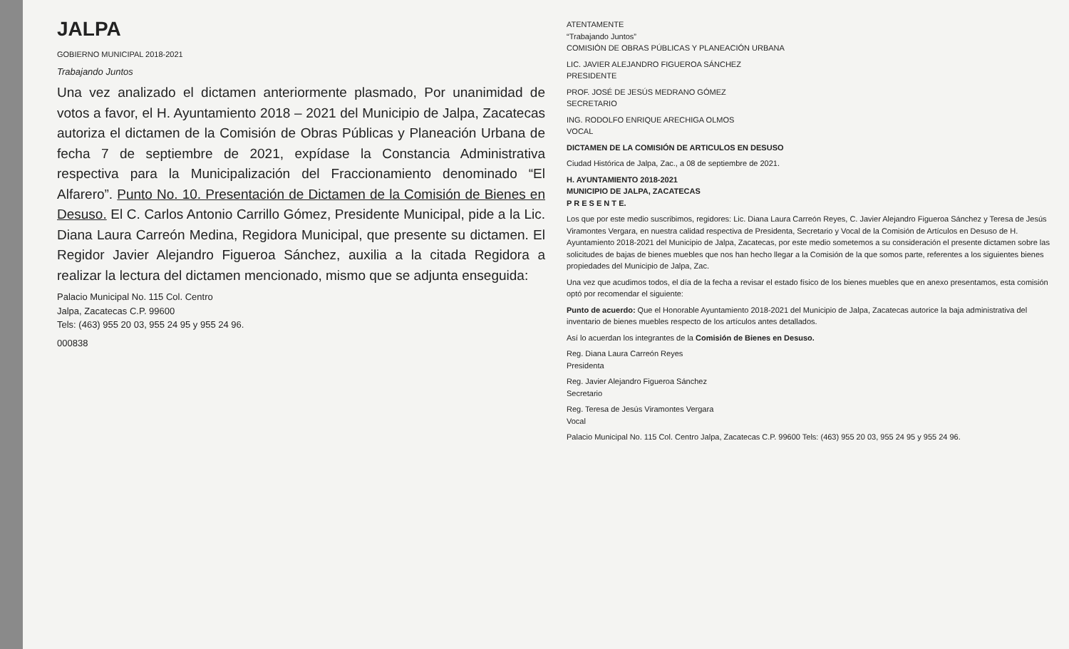JALPA
GOBIERNO MUNICIPAL 2018-2021
Trabajando Juntos
Una vez analizado el dictamen anteriormente plasmado, Por unanimidad de votos a favor, el H. Ayuntamiento 2018 – 2021 del Municipio de Jalpa, Zacatecas autoriza el dictamen de la Comisión de Obras Públicas y Planeación Urbana de fecha 7 de septiembre de 2021, expídase la Constancia Administrativa respectiva para la Municipalización del Fraccionamiento denominado “El Alfarero”. Punto No. 10. Presentación de Dictamen de la Comisión de Bienes en Desuso. El C. Carlos Antonio Carrillo Gómez, Presidente Municipal, pide a la Lic. Diana Laura Carreón Medina, Regidora Municipal, que presente su dictamen. El Regidor Javier Alejandro Figueroa Sánchez, auxilia a la citada Regidora a realizar la lectura del dictamen mencionado, mismo que se adjunta enseguida:
Palacio Municipal No. 115 Col. Centro
Jalpa, Zacatecas C.P. 99600
Tels: (463) 955 20 03, 955 24 95 y 955 24 96.
000838
ATENTAMENTE
“Trabajando Juntos”
COMISIÓN DE OBRAS PÚBLICAS Y PLANEACIÓN URBANA
LIC. JAVIER ALEJANDRO FIGUEROA SÁNCHEZ
PRESIDENTE
PROF. JOSÉ DE JESÚS MEDRANO GÓMEZ
SECRETARIO
ING. RODOLFO ENRIQUE ARECHIGA OLMOS
VOCAL
DICTAMEN DE LA COMISIÓN DE ARTICULOS EN DESUSO
Ciudad Histórica de Jalpa, Zac., a 08 de septiembre de 2021.
H. AYUNTAMIENTO 2018-2021
MUNICIPIO DE JALPA, ZACATECAS
P R E S E N T E.
Los que por este medio suscribimos, regidores: Lic. Diana Laura Carreón Reyes, C. Javier Alejandro Figueroa Sánchez y Teresa de Jesús Viramontes Vergara, en nuestra calidad respectiva de Presidenta, Secretario y Vocal de la Comisión de Artículos en Desuso de H. Ayuntamiento 2018-2021 del Municipio de Jalpa, Zacatecas, por este medio sometemos a su consideración el presente dictamen sobre las solicitudes de bajas de bienes muebles que nos han hecho llegar a la Comisión de la que somos parte, referentes a los siguientes bienes propiedades del Municipio de Jalpa, Zac.
Una vez que acudimos todos, el día de la fecha a revisar el estado físico de los bienes muebles que en anexo presentamos, esta comisión optó por recomendar el siguiente:
Punto de acuerdo: Que el Honorable Ayuntamiento 2018-2021 del Municipio de Jalpa, Zacatecas autorice la baja administrativa del inventario de bienes muebles respecto de los artículos antes detallados.
Así lo acuerdan los integrantes de la Comisión de Bienes en Desuso.
Reg. Diana Laura Carreón Reyes
Presidenta
Reg. Javier Alejandro Figueroa Sánchez
Secretario
Reg. Teresa de Jesús Viramontes Vergara
Vocal
Palacio Municipal No. 115 Col. Centro Jalpa, Zacatecas C.P. 99600 Tels: (463) 955 20 03, 955 24 95 y 955 24 96.